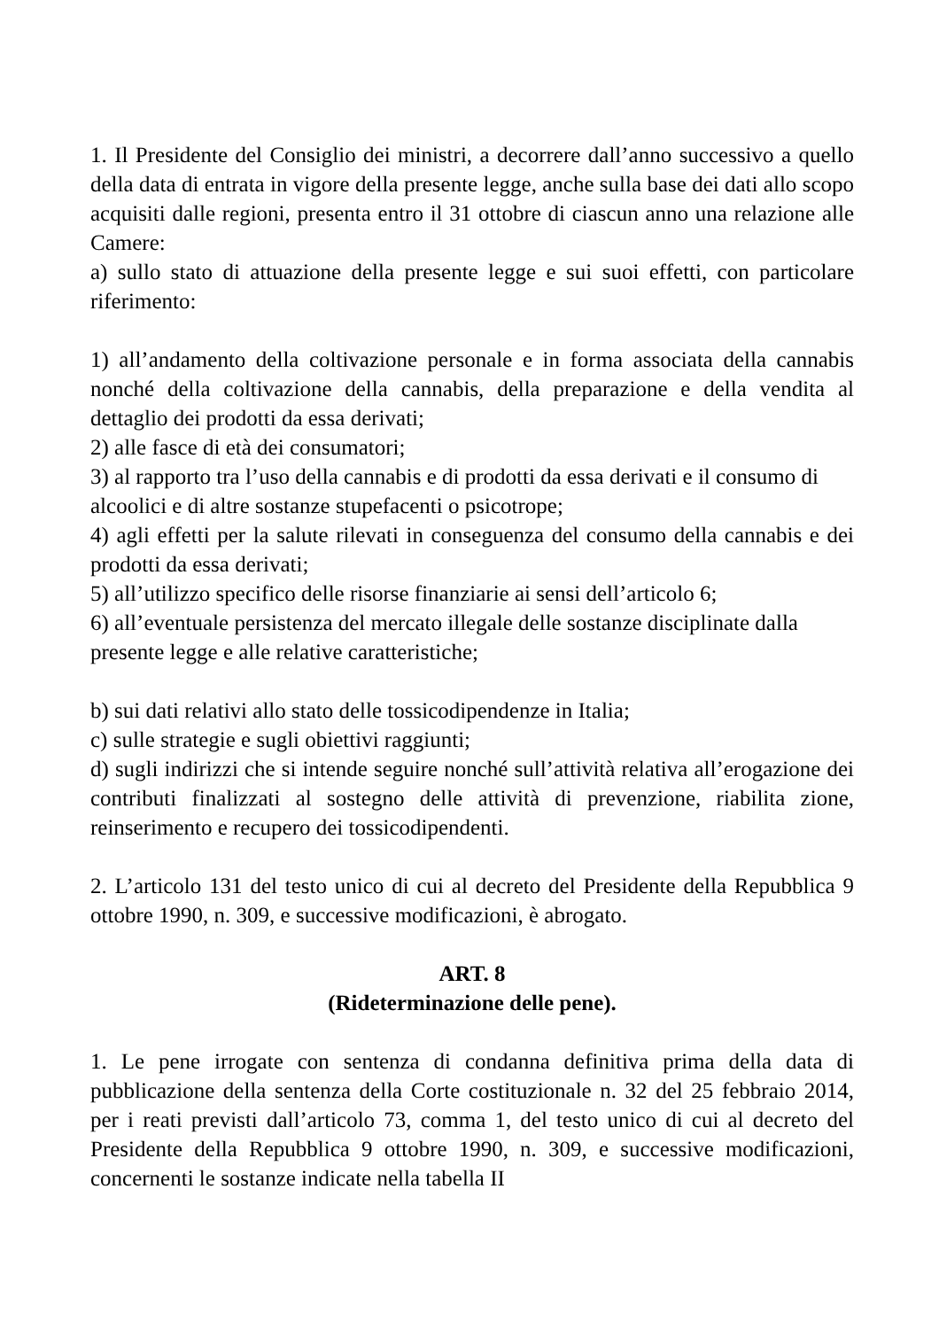1. Il Presidente del Consiglio dei ministri, a decorrere dall’anno successivo a quello della data di entrata in vigore della presente legge, anche sulla base dei dati allo scopo acquisiti dalle regioni, presenta entro il 31 ottobre di ciascun anno una relazione alle Camere:
a) sullo stato di attuazione della presente legge e sui suoi effetti, con particolare riferimento:
1) all’andamento della coltivazione personale e in forma associata della cannabis nonché della coltivazione della cannabis, della preparazione e della vendita al dettaglio dei prodotti da essa derivati;
2) alle fasce di età dei consumatori;
3) al rapporto tra l’uso della cannabis e di prodotti da essa derivati e il consumo di alcoolici e di altre sostanze stupefacenti o psicotrope;
4) agli effetti per la salute rilevati in conseguenza del consumo della cannabis e dei prodotti da essa derivati;
5) all’utilizzo specifico delle risorse finanziarie ai sensi dell’articolo 6;
6) all’eventuale persistenza del mercato illegale delle sostanze disciplinate dalla presente legge e alle relative caratteristiche;
b) sui dati relativi allo stato delle tossicodipendenze in Italia;
c) sulle strategie e sugli obiettivi raggiunti;
d) sugli indirizzi che si intende seguire nonché sull’attività relativa all’erogazione dei contributi finalizzati al sostegno delle attività di prevenzione, riabilita zione, reinserimento e recupero dei tossicodipendenti.
2. L’articolo 131 del testo unico di cui al decreto del Presidente della Repubblica 9 ottobre 1990, n. 309, e successive modificazioni, è abrogato.
ART. 8
(Rideterminazione delle pene).
1. Le pene irrogate con sentenza di condanna definitiva prima della data di pubblicazione della sentenza della Corte costituzionale n. 32 del 25 febbraio 2014, per i reati previsti dall’articolo 73, comma 1, del testo unico di cui al decreto del Presidente della Repubblica 9 ottobre 1990, n. 309, e successive modificazioni, concernenti le sostanze indicate nella tabella II